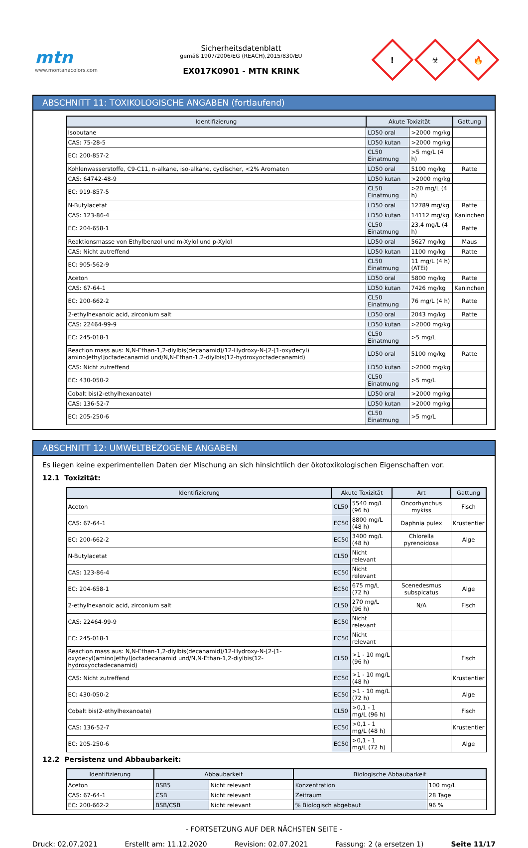mtn
www.montanacolors.com
Sicherheitsdatenblatt
gemäß 1907/2006/EG (REACH),2015/830/EU
EX017K0901 - MTN KRINK
!
☣
🔥
ABSCHNITT 11: TOXIKOLOGISCHE ANGABEN (fortlaufend)
| Identifizierung | Akute Toxizität | | Gattung |
| --- | --- | --- | --- |
| Isobutane | LD50 oral | >2000 mg/kg | |
| CAS: 75-28-5 | LD50 kutan | >2000 mg/kg | |
| EC: 200-857-2 | CL50 Einatmung | >5 mg/L (4 h) | |
| Kohlenwasserstoffe, C9-C11, n-alkane, iso-alkane, cyclischer, <2% Aromaten | LD50 oral | 5100 mg/kg | Ratte |
| CAS: 64742-48-9 | LD50 kutan | >2000 mg/kg | |
| EC: 919-857-5 | CL50 Einatmung | >20 mg/L (4 h) | |
| N-Butylacetat | LD50 oral | 12789 mg/kg | Ratte |
| CAS: 123-86-4 | LD50 kutan | 14112 mg/kg | Kaninchen |
| EC: 204-658-1 | CL50 Einatmung | 23,4 mg/L (4 h) | Ratte |
| Reaktionsmasse von Ethylbenzol und m-Xylol und p-Xylol | LD50 oral | 5627 mg/kg | Maus |
| CAS: Nicht zutreffend | LD50 kutan | 1100 mg/kg | Ratte |
| EC: 905-562-9 | CL50 Einatmung | 11 mg/L (4 h) (ATEi) | |
| Aceton | LD50 oral | 5800 mg/kg | Ratte |
| CAS: 67-64-1 | LD50 kutan | 7426 mg/kg | Kaninchen |
| EC: 200-662-2 | CL50 Einatmung | 76 mg/L (4 h) | Ratte |
| 2-ethylhexanoic acid, zirconium salt | LD50 oral | 2043 mg/kg | Ratte |
| CAS: 22464-99-9 | LD50 kutan | >2000 mg/kg | |
| EC: 245-018-1 | CL50 Einatmung | >5 mg/L | |
| Reaction mass aus: N,N-Ethan-1,2-diylbis(decanamid)/12-Hydroxy-N-[2-[1-oxydecyl) amino]ethyl]octadecanamid und/N,N-Ethan-1,2-diylbis(12-hydroxyoctadecanamid) | LD50 oral | 5100 mg/kg | Ratte |
| CAS: Nicht zutreffend | LD50 kutan | >2000 mg/kg | |
| EC: 430-050-2 | CL50 Einatmung | >5 mg/L | |
| Cobalt bis(2-ethylhexanoate) | LD50 oral | >2000 mg/kg | |
| CAS: 136-52-7 | LD50 kutan | >2000 mg/kg | |
| EC: 205-250-6 | CL50 Einatmung | >5 mg/L | |
ABSCHNITT 12: UMWELTBEZOGENE ANGABEN
Es liegen keine experimentellen Daten der Mischung an sich hinsichtlich der ökotoxikologischen Eigenschaften vor.
12.1 Toxizität:
| Identifizierung | Akute Toxizität | | Art | Gattung |
| --- | --- | --- | --- | --- |
| Aceton | CL50 | 5540 mg/L (96 h) | Oncorhynchus mykiss | Fisch |
| CAS: 67-64-1 | EC50 | 8800 mg/L (48 h) | Daphnia pulex | Krustentier |
| EC: 200-662-2 | EC50 | 3400 mg/L (48 h) | Chlorella pyrenoidosa | Alge |
| N-Butylacetat | CL50 | Nicht relevant | | |
| CAS: 123-86-4 | EC50 | Nicht relevant | | |
| EC: 204-658-1 | EC50 | 675 mg/L (72 h) | Scenedesmus subspicatus | Alge |
| 2-ethylhexanoic acid, zirconium salt | CL50 | 270 mg/L (96 h) | N/A | Fisch |
| CAS: 22464-99-9 | EC50 | Nicht relevant | | |
| EC: 245-018-1 | EC50 | Nicht relevant | | |
| Reaction mass aus: N,N-Ethan-1,2-diylbis(decanamid)/12-Hydroxy-N-[2-[1-oxydecyl)amino]ethyl]octadecanamid und/N,N-Ethan-1,2-diylbis(12-hydroxyoctadecanamid) | CL50 | >1 - 10 mg/L (96 h) | | Fisch |
| CAS: Nicht zutreffend | EC50 | >1 - 10 mg/L (48 h) | | Krustentier |
| EC: 430-050-2 | EC50 | >1 - 10 mg/L (72 h) | | Alge |
| Cobalt bis(2-ethylhexanoate) | CL50 | >0,1 - 1 mg/L (96 h) | | Fisch |
| CAS: 136-52-7 | EC50 | >0,1 - 1 mg/L (48 h) | | Krustentier |
| EC: 205-250-6 | EC50 | >0,1 - 1 mg/L (72 h) | | Alge |
12.2 Persistenz und Abbaubarkeit:
| Identifizierung | Abbaubarkeit | | Biologische Abbaubarkeit | |
| --- | --- | --- | --- | --- |
| Aceton | BSB5 | Nicht relevant | Konzentration | 100 mg/L |
| CAS: 67-64-1 | CSB | Nicht relevant | Zeitraum | 28 Tage |
| EC: 200-662-2 | BSB/CSB | Nicht relevant | % Biologisch abgebaut | 96 % |
- FORTSETZUNG AUF DER NÄCHSTEN SEITE -
Druck: 02.07.2021 Erstellt am: 11.12.2020 Revision: 02.07.2021 Fassung: 2 (a ersetzen 1) Seite 11/17